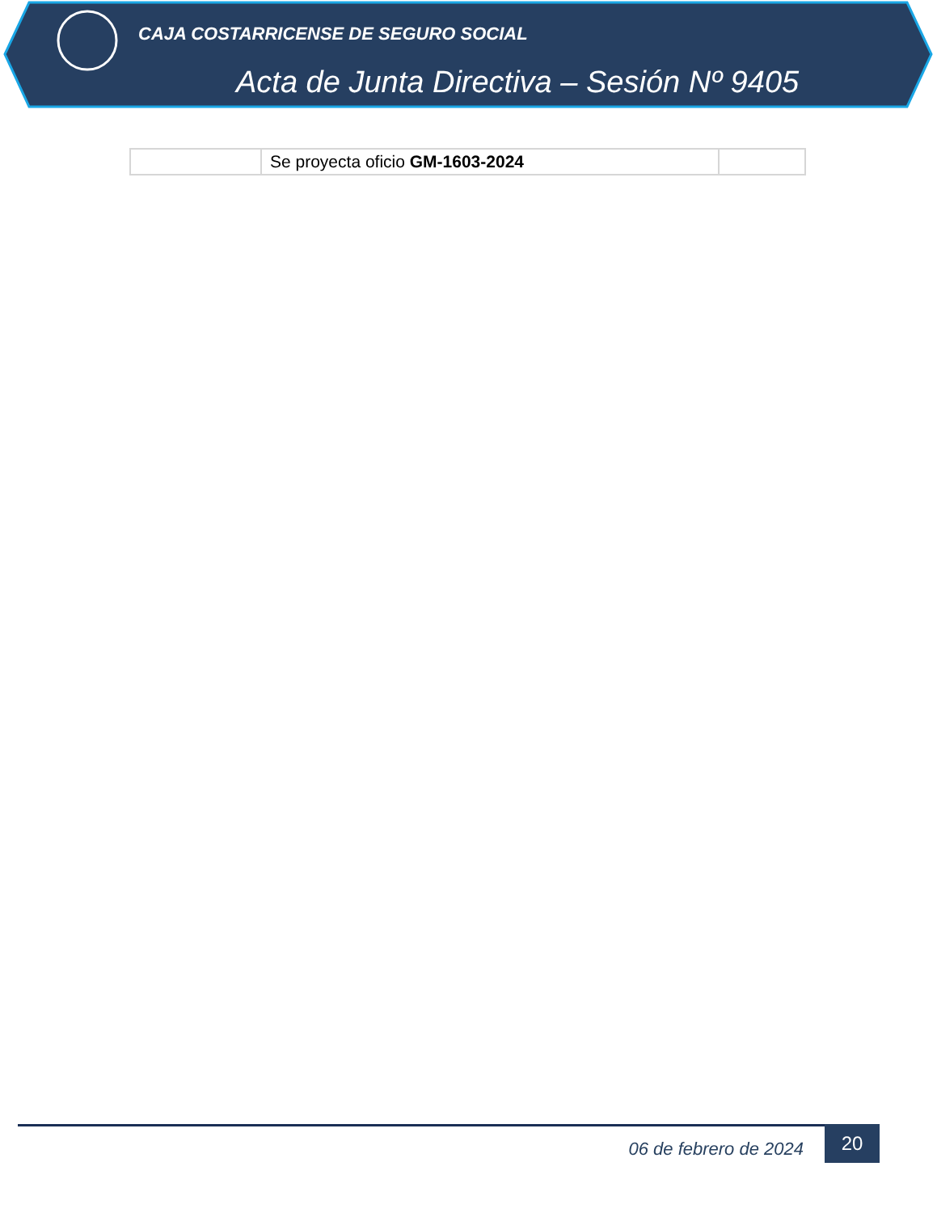CAJA COSTARRICENSE DE SEGURO SOCIAL
Acta de Junta Directiva – Sesión Nº 9405
| | Se proyecta oficio GM-1603-2024 | |
06 de febrero de 2024
20